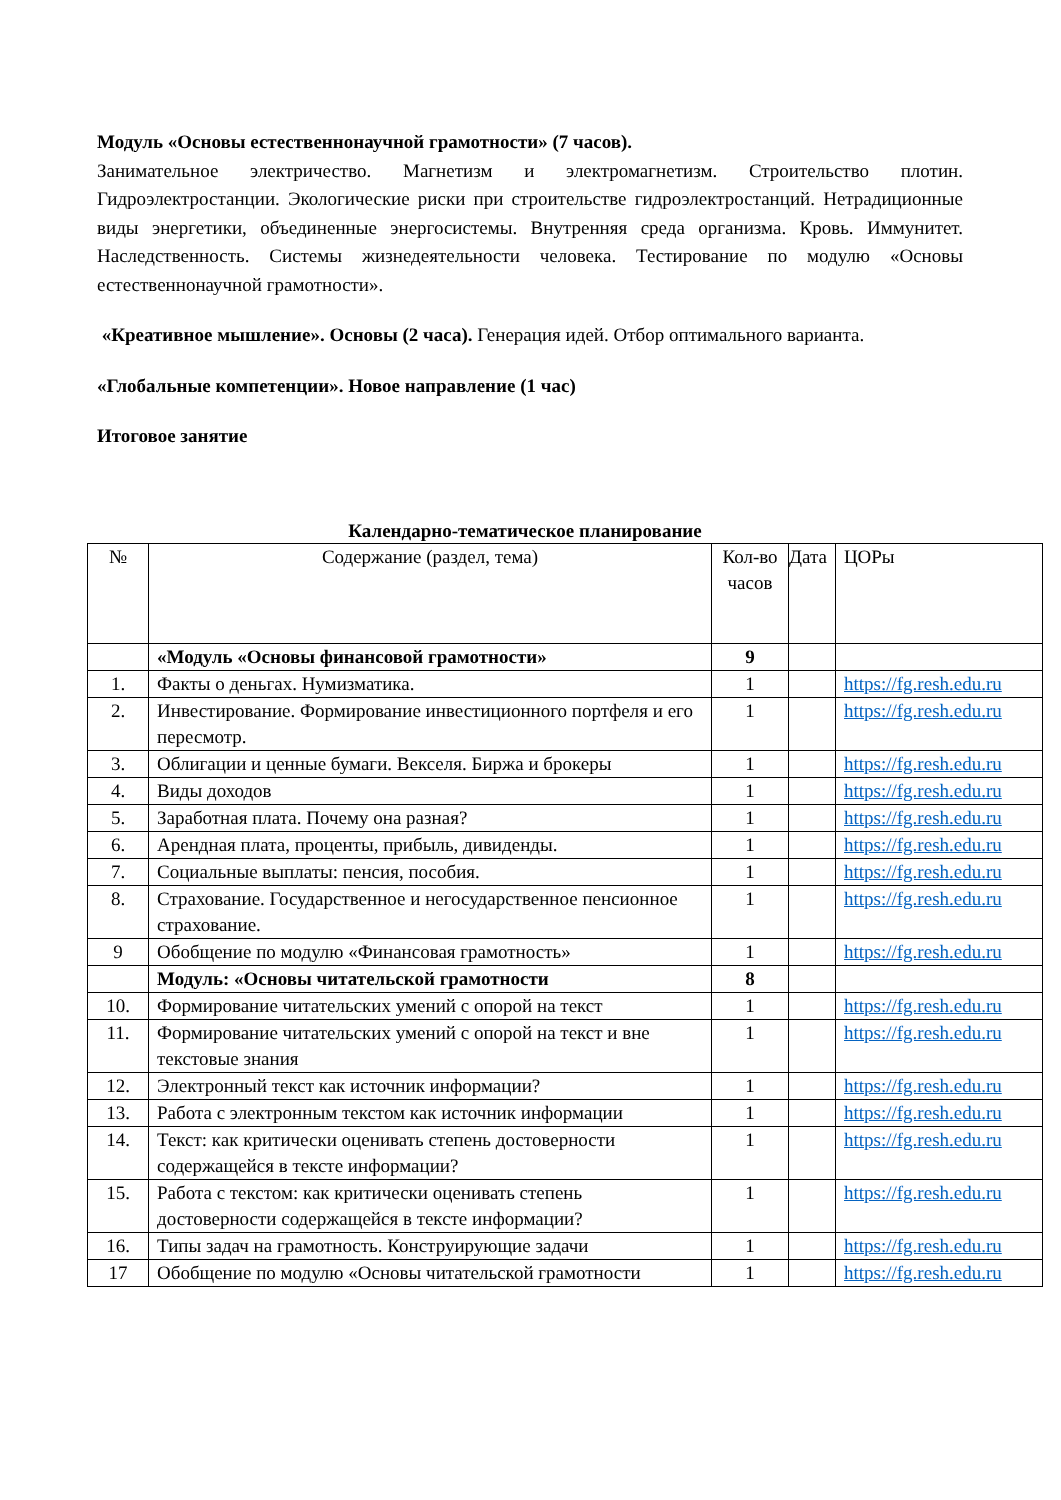Модуль «Основы естественнонаучной грамотности» (7 часов).
Занимательное электричество. Магнетизм и электромагнетизм. Строительство плотин. Гидроэлектростанции. Экологические риски при строительстве гидроэлектростанций. Нетрадиционные виды энергетики, объединенные энергосистемы. Внутренняя среда организма. Кровь. Иммунитет. Наследственность. Системы жизнедеятельности человека. Тестирование по модулю «Основы естественнонаучной грамотности».
«Креативное мышление». Основы (2 часа). Генерация идей. Отбор оптимального варианта.
«Глобальные компетенции». Новое направление (1 час)
Итоговое занятие
Календарно-тематическое планирование
| № | Содержание (раздел, тема) | Кол-во часов | Дата | ЦОРы |
| --- | --- | --- | --- | --- |
| | «Модуль «Основы финансовой грамотности» | 9 | | |
| 1. | Факты о деньгах. Нумизматика. | 1 | | https://fg.resh.edu.ru |
| 2. | Инвестирование. Формирование инвестиционного портфеля и его пересмотр. | 1 | | https://fg.resh.edu.ru |
| 3. | Облигации и ценные бумаги. Векселя. Биржа и брокеры | 1 | | https://fg.resh.edu.ru |
| 4. | Виды доходов | 1 | | https://fg.resh.edu.ru |
| 5. | Заработная плата. Почему она разная? | 1 | | https://fg.resh.edu.ru |
| 6. | Арендная плата, проценты, прибыль, дивиденды. | 1 | | https://fg.resh.edu.ru |
| 7. | Социальные выплаты: пенсия, пособия. | 1 | | https://fg.resh.edu.ru |
| 8. | Страхование. Государственное и негосударственное пенсионное страхование. | 1 | | https://fg.resh.edu.ru |
| 9 | Обобщение по модулю «Финансовая грамотность» | 1 | | https://fg.resh.edu.ru |
| | Модуль: «Основы читательской грамотности | 8 | | |
| 10. | Формирование читательских умений с опорой на текст | 1 | | https://fg.resh.edu.ru |
| 11. | Формирование читательских умений с опорой на текст и вне текстовые знания | 1 | | https://fg.resh.edu.ru |
| 12. | Электронный текст как источник информации? | 1 | | https://fg.resh.edu.ru |
| 13. | Работа с электронным текстом как источник информации | 1 | | https://fg.resh.edu.ru |
| 14. | Текст: как критически оценивать степень достоверности содержащейся в тексте информации? | 1 | | https://fg.resh.edu.ru |
| 15. | Работа с текстом: как критически оценивать степень достоверности содержащейся в тексте информации? | 1 | | https://fg.resh.edu.ru |
| 16. | Типы задач на грамотность. Конструирующие задачи | 1 | | https://fg.resh.edu.ru |
| 17 | Обобщение по модулю «Основы читательской грамотности | 1 | | https://fg.resh.edu.ru |